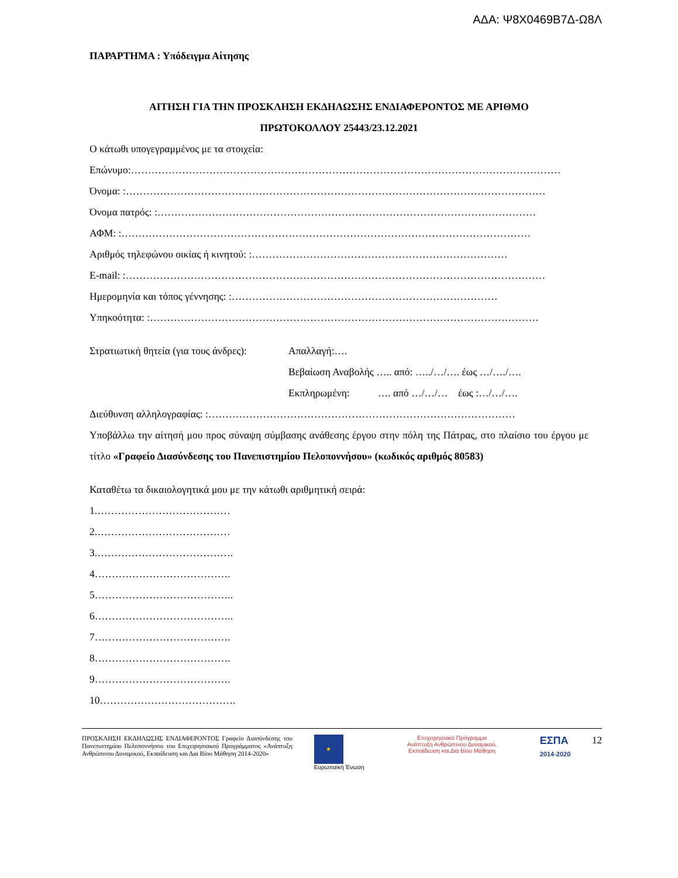ΑΔΑ: Ψ8Χ0469Β7Δ-Ω8Λ
ΠΑΡΑΡΤΗΜΑ : Υπόδειγμα Αίτησης
ΑΙΤΗΣΗ ΓΙΑ ΤΗΝ ΠΡΟΣΚΛΗΣΗ ΕΚΔΗΛΩΣΗΣ ΕΝΔΙΑΦΕΡΟΝΤΟΣ ΜΕ ΑΡΙΘΜΟ
ΠΡΩΤΟΚΟΛΛΟΥ 25443/23.12.2021
Ο κάτωθι υπογεγραμμένος με τα στοιχεία:
Επώνυμο:………………………………………………………………………………………………………………
Όνομα: :……………………………………………………………………………………………………………
Όνομα πατρός: :…………………………………………………………………………………………………
ΑΦΜ: :…………………………………………………………………………………………………………
Αριθμός τηλεφώνου οικίας ή κινητού: :…………………………………………………………………
E-mail: :……………………………………………………………………………………………………………
Ημερομηνία και τόπος γέννησης: :……………………………………………………………………
Υπηκοότητα: :……………………………………………………………………………………………………
Στρατιωτική θητεία (για τους άνδρες): Απαλλαγή:….
Βεβαίωση Αναβολής ….. από: …../…/…. έως …/…./….
Εκπληρωμένη: …. από …/…/… έως :…/…/….
Διεύθυνση αλληλογραφίας: :………………………………………………………………………………
Υποβάλλω την αίτησή μου προς σύναψη σύμβασης ανάθεσης έργου στην πόλη της Πάτρας, στο πλαίσιο του έργου με τίτλο «Γραφείο Διασύνδεσης του Πανεπιστημίου Πελοποννήσου» (κωδικός αριθμός 80583)
Καταθέτω τα δικαιολογητικά μου με την κάτωθι αριθμητική σειρά:
1.…………………………………
2.…………………………………
3.………………………………….
4………………………………….
5…………………………………..
6…………………………………..
7………………………………….
8………………………………….
9………………………………….
10………………………………….
ΠΡΟΣΚΛΗΣΗ ΕΚΔΗΛΩΣΗΣ ΕΝΔΙΑΦΕΡΟΝΤΟΣ Γραφείο Διασύνδεσης του Πανεπιστημίου Πελοποννήσου του Επιχειρησιακού Προγράμματος «Ανάπτυξη Ανθρώπινου Δυναμικού, Εκπαίδευση και Δια Βίου Μάθηση 2014-2020»
★
Ευρωπαϊκή Ένωση
Επιχειρησιακό Πρόγραμμα
Ανάπτυξη Ανθρώπινου Δυναμικού,
Εκπαίδευση και Διά Βίου Μάθηση
ΕΣΠΑ
2014-2020
12